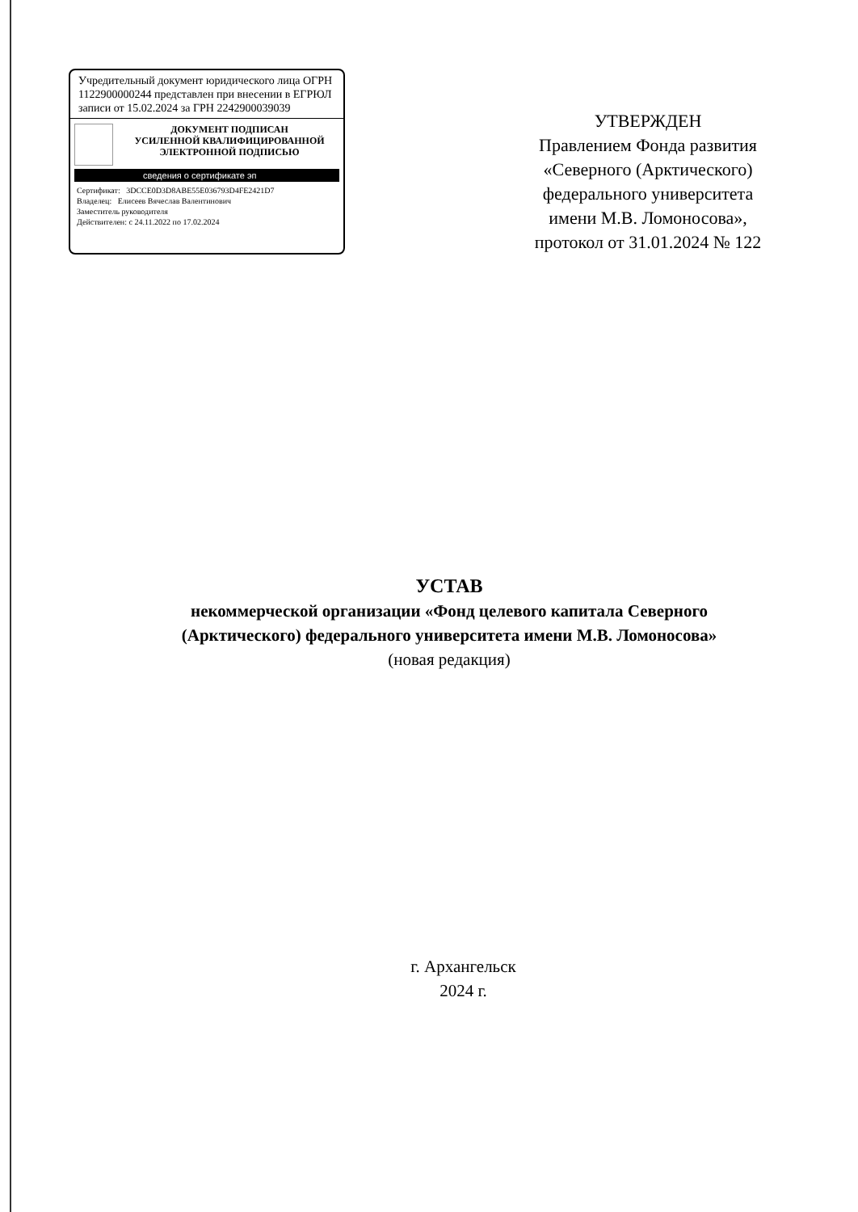Учредительный документ юридического лица ОГРН 1122900000244 представлен при внесении в ЕГРЮЛ записи от 15.02.2024 за ГРН 2242900039039
ДОКУМЕНТ ПОДПИСАН
УСИЛЕННОЙ КВАЛИФИЦИРОВАННОЙ
ЭЛЕКТРОННОЙ ПОДПИСЬЮ
сведения о сертификате эп
Сертификат: 3DCCE0D3D8ABE55E036793D4FE2421D7
Владелец: Елисеев Вячеслав Валентинович
Заместитель руководителя
Действителен: с 24.11.2022 по 17.02.2024
УТВЕРЖДЕН
Правлением Фонда развития «Северного (Арктического) федерального университета имени М.В. Ломоносова», протокол от 31.01.2024 № 122
УСТАВ
некоммерческой организации «Фонд целевого капитала Северного (Арктического) федерального университета имени М.В. Ломоносова»
(новая редакция)
г. Архангельск
2024 г.